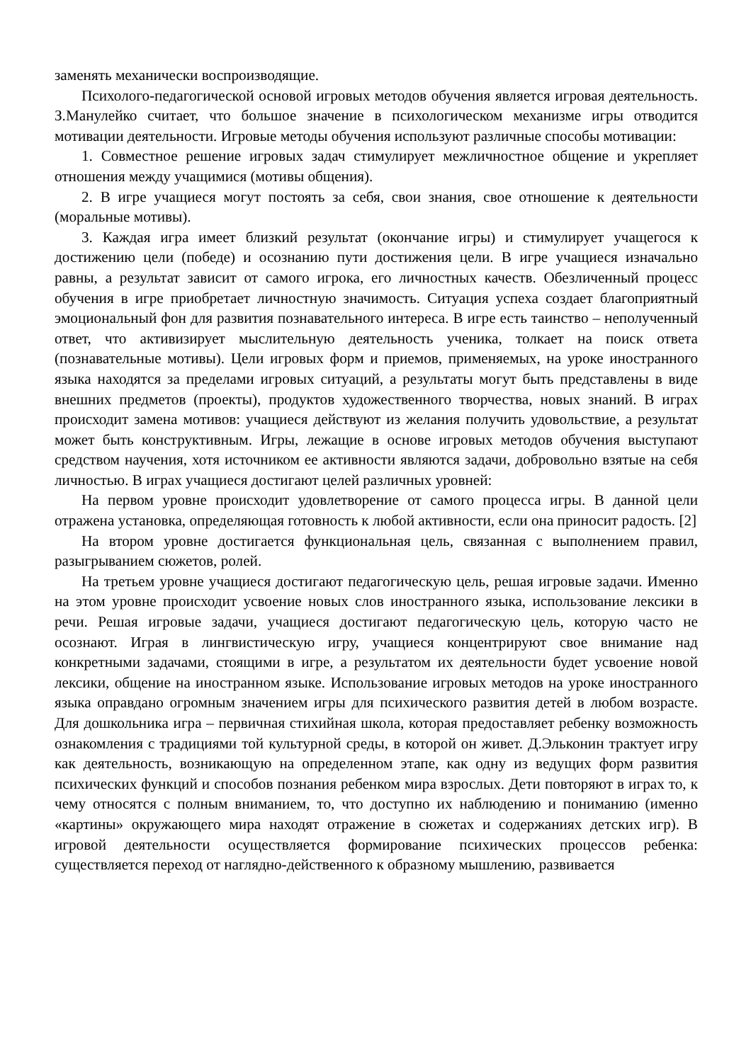заменять механически воспроизводящие.
Психолого-педагогической основой игровых методов обучения является игровая деятельность. З.Манулейко считает, что большое значение в психологическом механизме игры отводится мотивации деятельности. Игровые методы обучения используют различные способы мотивации:
1. Совместное решение игровых задач стимулирует межличностное общение и укрепляет отношения между учащимися (мотивы общения).
2. В игре учащиеся могут постоять за себя, свои знания, свое отношение к деятельности (моральные мотивы).
3. Каждая игра имеет близкий результат (окончание игры) и стимулирует учащегося к достижению цели (победе) и осознанию пути достижения цели. В игре учащиеся изначально равны, а результат зависит от самого игрока, его личностных качеств. Обезличенный процесс обучения в игре приобретает личностную значимость. Ситуация успеха создает благоприятный эмоциональный фон для развития познавательного интереса. В игре есть таинство – неполученный ответ, что активизирует мыслительную деятельность ученика, толкает на поиск ответа (познавательные мотивы). Цели игровых форм и приемов, применяемых, на уроке иностранного языка находятся за пределами игровых ситуаций, а результаты могут быть представлены в виде внешних предметов (проекты), продуктов художественного творчества, новых знаний. В играх происходит замена мотивов: учащиеся действуют из желания получить удовольствие, а результат может быть конструктивным. Игры, лежащие в основе игровых методов обучения выступают средством научения, хотя источником ее активности являются задачи, добровольно взятые на себя личностью. В играх учащиеся достигают целей различных уровней:
На первом уровне происходит удовлетворение от самого процесса игры. В данной цели отражена установка, определяющая готовность к любой активности, если она приносит радость. [2]
На втором уровне достигается функциональная цель, связанная с выполнением правил, разыгрыванием сюжетов, ролей.
На третьем уровне учащиеся достигают педагогическую цель, решая игровые задачи. Именно на этом уровне происходит усвоение новых слов иностранного языка, использование лексики в речи. Решая игровые задачи, учащиеся достигают педагогическую цель, которую часто не осознают. Играя в лингвистическую игру, учащиеся концентрируют свое внимание над конкретными задачами, стоящими в игре, а результатом их деятельности будет усвоение новой лексики, общение на иностранном языке. Использование игровых методов на уроке иностранного языка оправдано огромным значением игры для психического развития детей в любом возрасте. Для дошкольника игра – первичная стихийная школа, которая предоставляет ребенку возможность ознакомления с традициями той культурной среды, в которой он живет. Д.Эльконин трактует игру как деятельность, возникающую на определенном этапе, как одну из ведущих форм развития психических функций и способов познания ребенком мира взрослых. Дети повторяют в играх то, к чему относятся с полным вниманием, то, что доступно их наблюдению и пониманию (именно «картины» окружающего мира находят отражение в сюжетах и содержаниях детских игр). В игровой деятельности осуществляется формирование психических процессов ребенка: существляется переход от наглядно-действенного к образному мышлению, развивается